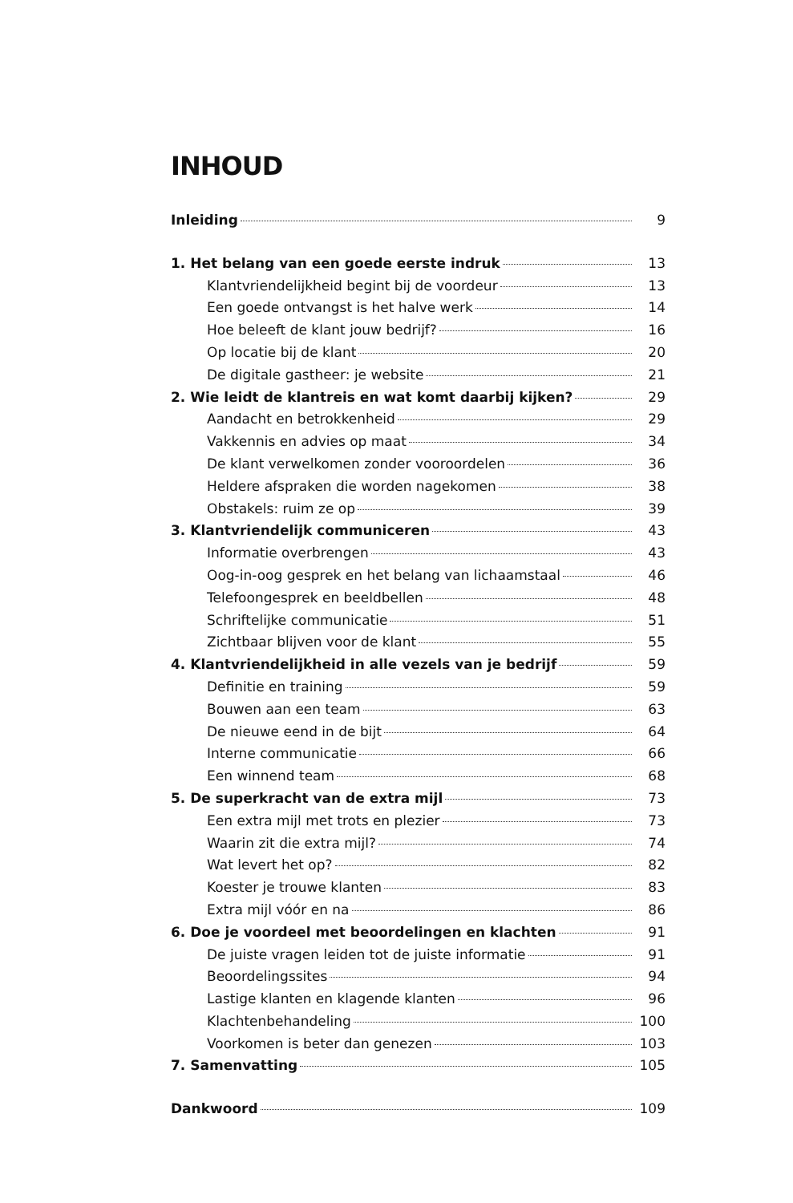INHOUD
Inleiding 9
1. Het belang van een goede eerste indruk 13
Klantvriendelijkheid begint bij de voordeur 13
Een goede ontvangst is het halve werk 14
Hoe beleeft de klant jouw bedrijf? 16
Op locatie bij de klant 20
De digitale gastheer: je website 21
2. Wie leidt de klantreis en wat komt daarbij kijken? 29
Aandacht en betrokkenheid 29
Vakkennis en advies op maat 34
De klant verwelkomen zonder vooroordelen 36
Heldere afspraken die worden nagekomen 38
Obstakels: ruim ze op 39
3. Klantvriendelijk communiceren 43
Informatie overbrengen 43
Oog-in-oog gesprek en het belang van lichaamstaal 46
Telefoongesprek en beeldbellen 48
Schriftelijke communicatie 51
Zichtbaar blijven voor de klant 55
4. Klantvriendelijkheid in alle vezels van je bedrijf 59
Definitie en training 59
Bouwen aan een team 63
De nieuwe eend in de bijt 64
Interne communicatie 66
Een winnend team 68
5. De superkracht van de extra mijl 73
Een extra mijl met trots en plezier 73
Waarin zit die extra mijl? 74
Wat levert het op? 82
Koester je trouwe klanten 83
Extra mijl vóór en na 86
6. Doe je voordeel met beoordelingen en klachten 91
De juiste vragen leiden tot de juiste informatie 91
Beoordelingssites 94
Lastige klanten en klagende klanten 96
Klachtenbehandeling 100
Voorkomen is beter dan genezen 103
7. Samenvatting 105
Dankwoord 109